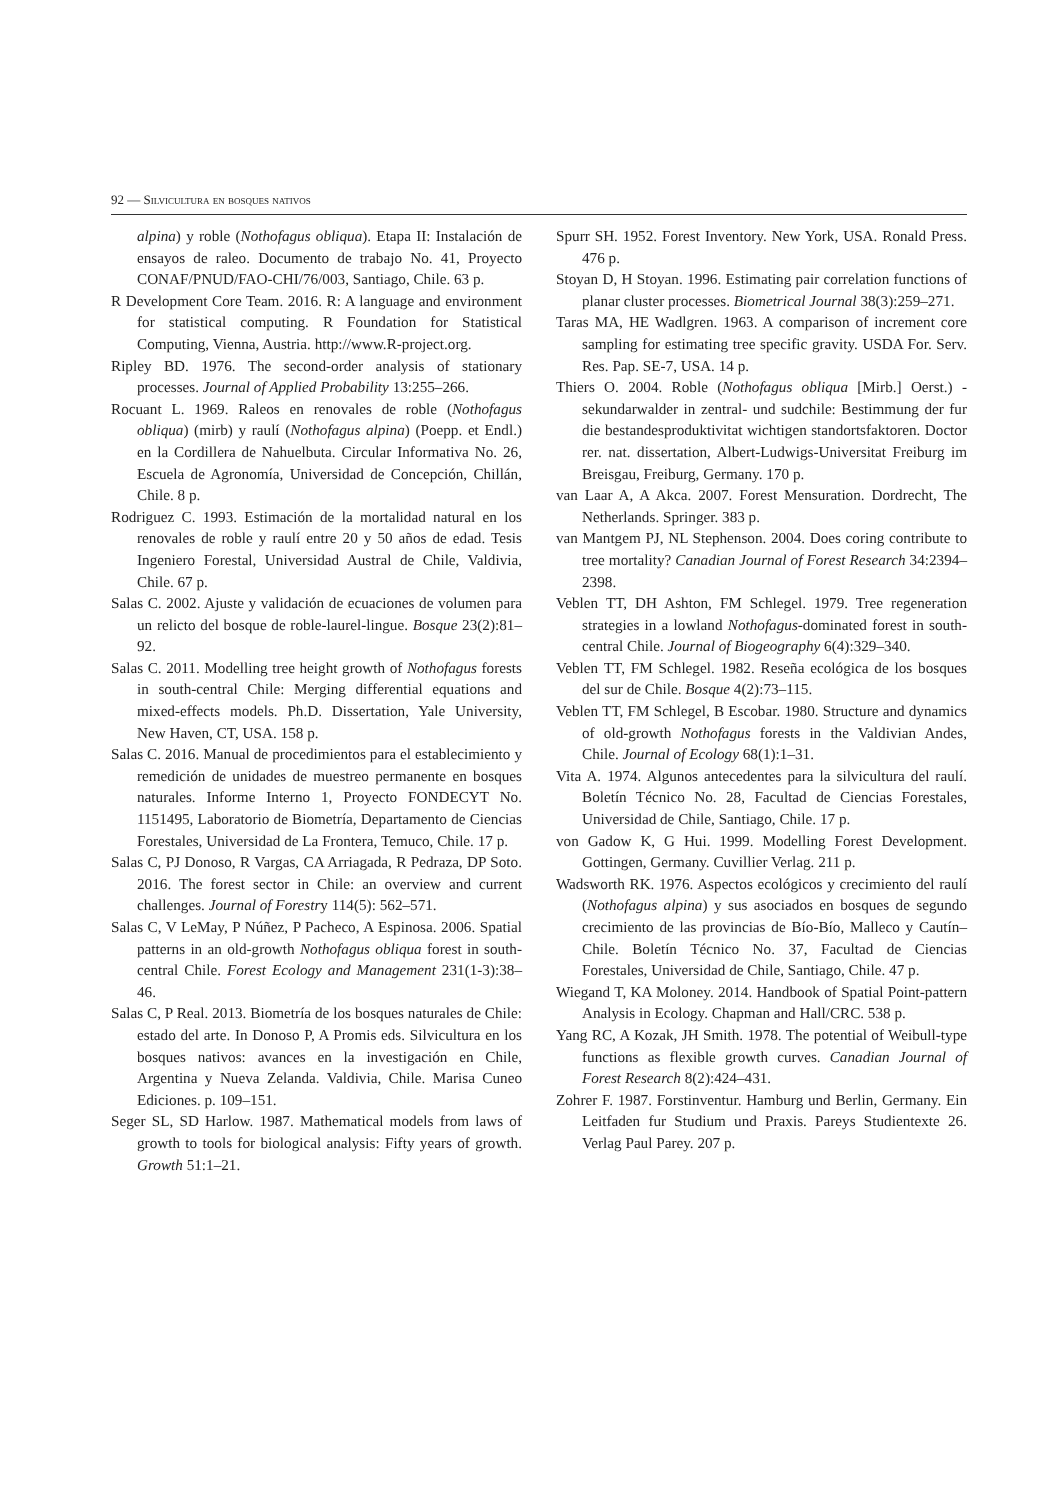92 — Silvicultura en bosques nativos
alpina) y roble (Nothofagus obliqua). Etapa II: Instalación de ensayos de raleo. Documento de trabajo No. 41, Proyecto CONAF/PNUD/FAO-CHI/76/003, Santiago, Chile. 63 p.
R Development Core Team. 2016. R: A language and environment for statistical computing. R Foundation for Statistical Computing, Vienna, Austria. http://www.R-project.org.
Ripley BD. 1976. The second-order analysis of stationary processes. Journal of Applied Probability 13:255–266.
Rocuant L. 1969. Raleos en renovales de roble (Nothofagus obliqua) (mirb) y raulí (Nothofagus alpina) (Poepp. et Endl.) en la Cordillera de Nahuelbuta. Circular Informativa No. 26, Escuela de Agronomía, Universidad de Concepción, Chillán, Chile. 8 p.
Rodriguez C. 1993. Estimación de la mortalidad natural en los renovales de roble y raulí entre 20 y 50 años de edad. Tesis Ingeniero Forestal, Universidad Austral de Chile, Valdivia, Chile. 67 p.
Salas C. 2002. Ajuste y validación de ecuaciones de volumen para un relicto del bosque de roble-laurel-lingue. Bosque 23(2):81–92.
Salas C. 2011. Modelling tree height growth of Nothofagus forests in south-central Chile: Merging differential equations and mixed-effects models. Ph.D. Dissertation, Yale University, New Haven, CT, USA. 158 p.
Salas C. 2016. Manual de procedimientos para el establecimiento y remedición de unidades de muestreo permanente en bosques naturales. Informe Interno 1, Proyecto FONDECYT No. 1151495, Laboratorio de Biometría, Departamento de Ciencias Forestales, Universidad de La Frontera, Temuco, Chile. 17 p.
Salas C, PJ Donoso, R Vargas, CA Arriagada, R Pedraza, DP Soto. 2016. The forest sector in Chile: an overview and current challenges. Journal of Forestry 114(5): 562–571.
Salas C, V LeMay, P Núñez, P Pacheco, A Espinosa. 2006. Spatial patterns in an old-growth Nothofagus obliqua forest in south-central Chile. Forest Ecology and Management 231(1-3):38–46.
Salas C, P Real. 2013. Biometría de los bosques naturales de Chile: estado del arte. In Donoso P, A Promis eds. Silvicultura en los bosques nativos: avances en la investigación en Chile, Argentina y Nueva Zelanda. Valdivia, Chile. Marisa Cuneo Ediciones. p. 109–151.
Seger SL, SD Harlow. 1987. Mathematical models from laws of growth to tools for biological analysis: Fifty years of growth. Growth 51:1–21.
Spurr SH. 1952. Forest Inventory. New York, USA. Ronald Press. 476 p.
Stoyan D, H Stoyan. 1996. Estimating pair correlation functions of planar cluster processes. Biometrical Journal 38(3):259–271.
Taras MA, HE Wadlgren. 1963. A comparison of increment core sampling for estimating tree specific gravity. USDA For. Serv. Res. Pap. SE-7, USA. 14 p.
Thiers O. 2004. Roble (Nothofagus obliqua [Mirb.] Oerst.) - sekundarwalder in zentral- und sudchile: Bestimmung der fur die bestandesproduktivitat wichtigen standortsfaktoren. Doctor rer. nat. dissertation, Albert-Ludwigs-Universitat Freiburg im Breisgau, Freiburg, Germany. 170 p.
van Laar A, A Akca. 2007. Forest Mensuration. Dordrecht, The Netherlands. Springer. 383 p.
van Mantgem PJ, NL Stephenson. 2004. Does coring contribute to tree mortality? Canadian Journal of Forest Research 34:2394–2398.
Veblen TT, DH Ashton, FM Schlegel. 1979. Tree regeneration strategies in a lowland Nothofagus-dominated forest in south-central Chile. Journal of Biogeography 6(4):329–340.
Veblen TT, FM Schlegel. 1982. Reseña ecológica de los bosques del sur de Chile. Bosque 4(2):73–115.
Veblen TT, FM Schlegel, B Escobar. 1980. Structure and dynamics of old-growth Nothofagus forests in the Valdivian Andes, Chile. Journal of Ecology 68(1):1–31.
Vita A. 1974. Algunos antecedentes para la silvicultura del raulí. Boletín Técnico No. 28, Facultad de Ciencias Forestales, Universidad de Chile, Santiago, Chile. 17 p.
von Gadow K, G Hui. 1999. Modelling Forest Development. Gottingen, Germany. Cuvillier Verlag. 211 p.
Wadsworth RK. 1976. Aspectos ecológicos y crecimiento del raulí (Nothofagus alpina) y sus asociados en bosques de segundo crecimiento de las provincias de Bío-Bío, Malleco y Cautín–Chile. Boletín Técnico No. 37, Facultad de Ciencias Forestales, Universidad de Chile, Santiago, Chile. 47 p.
Wiegand T, KA Moloney. 2014. Handbook of Spatial Point-pattern Analysis in Ecology. Chapman and Hall/CRC. 538 p.
Yang RC, A Kozak, JH Smith. 1978. The potential of Weibull-type functions as flexible growth curves. Canadian Journal of Forest Research 8(2):424–431.
Zohrer F. 1987. Forstinventur. Hamburg und Berlin, Germany. Ein Leitfaden fur Studium und Praxis. Pareys Studientexte 26. Verlag Paul Parey. 207 p.